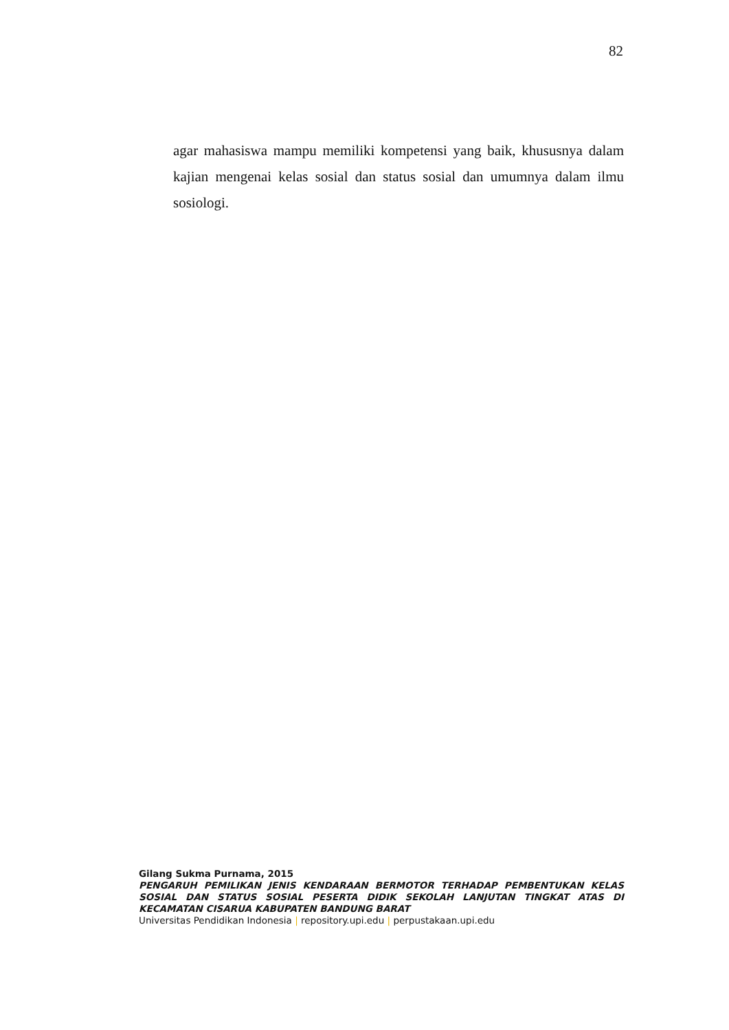82
agar mahasiswa mampu memiliki kompetensi yang baik, khususnya dalam kajian mengenai kelas sosial dan status sosial dan umumnya dalam ilmu sosiologi.
Gilang Sukma Purnama, 2015
PENGARUH PEMILIKAN JENIS KENDARAAN BERMOTOR TERHADAP PEMBENTUKAN KELAS SOSIAL DAN STATUS SOSIAL PESERTA DIDIK SEKOLAH LANJUTAN TINGKAT ATAS DI KECAMATAN CISARUA KABUPATEN BANDUNG BARAT
Universitas Pendidikan Indonesia | repository.upi.edu | perpustakaan.upi.edu